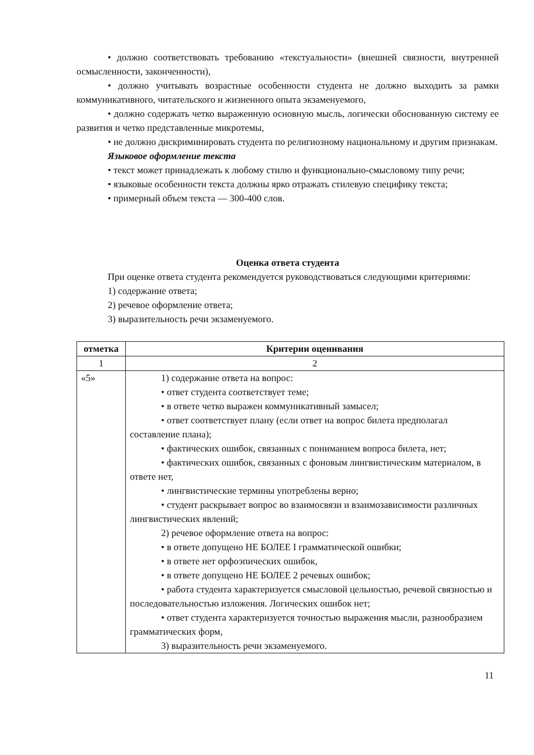• должно соответствовать требованию «текстуальности» (внешней связности, внутренней осмысленности, законченности),
• должно учитывать возрастные особенности студента не должно выходить за рамки коммуникативного, читательского и жизненного опыта экзаменуемого,
• должно содержать четко выраженную основную мысль, логически обоснованную систему ее развития и четко представленные микротемы,
• не должно дискриминировать студента по религиозному национальному и другим признакам.
Языковое оформление текста
• текст может принадлежать к любому стилю и функционально-смысловому типу речи;
• языковые особенности текста должны ярко отражать стилевую специфику текста;
• примерный объем текста — 300-400 слов.
Оценка ответа студента
При оценке ответа студента рекомендуется руководствоваться следующими критериями:
1) содержание ответа;
2) речевое оформление ответа;
3) выразительность речи экзаменуемого.
| отметка | Критерии оценивания |
| --- | --- |
| 1 | 2 |
| «5» | 1) содержание ответа на вопрос: • ответ студента соответствует теме; • в ответе четко выражен коммуникативный замысел; • ответ соответствует плану (если ответ на вопрос билета предполагал составление плана); • фактических ошибок, связанных с пониманием вопроса билета, нет; • фактических ошибок, связанных с фоновым лингвистическим материалом, в ответе нет, • лингвистические термины употреблены верно; • студент раскрывает вопрос во взаимосвязи и взаимозависимости различных лингвистических явлений; 2) речевое оформление ответа на вопрос: • в ответе допущено НЕ БОЛЕЕ I грамматической ошибки; • в ответе нет орфоэпических ошибок, • в ответе допущено НЕ БОЛЕЕ 2 речевых ошибок; • работа студента характеризуется смысловой цельностью, речевой связностью и последовательностью изложения. Логических ошибок нет; • ответ студента характеризуется точностью выражения мысли, разнообразием грамматических форм, 3) выразительность речи экзаменуемого. |
11